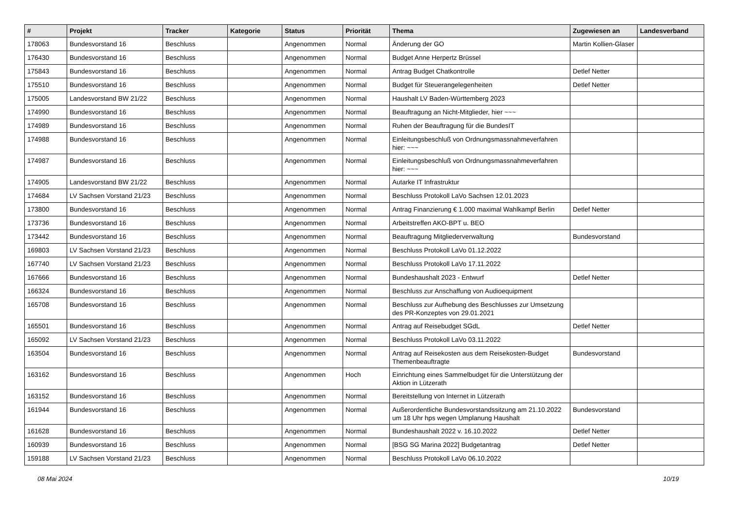| # | Projekt | Tracker | Kategorie | Status | Priorität | Thema | Zugewiesen an | Landesverband |
| --- | --- | --- | --- | --- | --- | --- | --- | --- |
| 178063 | Bundesvorstand 16 | Beschluss | | Angenommen | Normal | Änderung der GO | Martin Kollien-Glaser | |
| 176430 | Bundesvorstand 16 | Beschluss | | Angenommen | Normal | Budget Anne Herpertz Brüssel | | |
| 175843 | Bundesvorstand 16 | Beschluss | | Angenommen | Normal | Antrag Budget Chatkontrolle | Detlef Netter | |
| 175510 | Bundesvorstand 16 | Beschluss | | Angenommen | Normal | Budget für Steuerangelegenheiten | Detlef Netter | |
| 175005 | Landesvorstand BW 21/22 | Beschluss | | Angenommen | Normal | Haushalt LV Baden-Württemberg 2023 | | |
| 174990 | Bundesvorstand 16 | Beschluss | | Angenommen | Normal | Beauftragung an Nicht-Mitglieder, hier ~~~ | | |
| 174989 | Bundesvorstand 16 | Beschluss | | Angenommen | Normal | Ruhen der Beauftragung für die BundesIT | | |
| 174988 | Bundesvorstand 16 | Beschluss | | Angenommen | Normal | Einleitungsbeschluß von Ordnungsmassnahmeverfahren hier: ~~~ | | |
| 174987 | Bundesvorstand 16 | Beschluss | | Angenommen | Normal | Einleitungsbeschluß von Ordnungsmassnahmeverfahren hier: ~~~ | | |
| 174905 | Landesvorstand BW 21/22 | Beschluss | | Angenommen | Normal | Autarke IT Infrastruktur | | |
| 174684 | LV Sachsen Vorstand 21/23 | Beschluss | | Angenommen | Normal | Beschluss Protokoll LaVo Sachsen 12.01.2023 | | |
| 173800 | Bundesvorstand 16 | Beschluss | | Angenommen | Normal | Antrag Finanzierung € 1.000 maximal Wahlkampf Berlin | Detlef Netter | |
| 173736 | Bundesvorstand 16 | Beschluss | | Angenommen | Normal | Arbeitstreffen AKO-BPT u. BEO | | |
| 173442 | Bundesvorstand 16 | Beschluss | | Angenommen | Normal | Beauftragung Mitgliederverwaltung | Bundesvorstand | |
| 169803 | LV Sachsen Vorstand 21/23 | Beschluss | | Angenommen | Normal | Beschluss Protokoll LaVo 01.12.2022 | | |
| 167740 | LV Sachsen Vorstand 21/23 | Beschluss | | Angenommen | Normal | Beschluss Protokoll LaVo 17.11.2022 | | |
| 167666 | Bundesvorstand 16 | Beschluss | | Angenommen | Normal | Bundeshaushalt 2023 - Entwurf | Detlef Netter | |
| 166324 | Bundesvorstand 16 | Beschluss | | Angenommen | Normal | Beschluss zur Anschaffung von Audioequipment | | |
| 165708 | Bundesvorstand 16 | Beschluss | | Angenommen | Normal | Beschluss zur Aufhebung des Beschlusses zur Umsetzung des PR-Konzeptes von 29.01.2021 | | |
| 165501 | Bundesvorstand 16 | Beschluss | | Angenommen | Normal | Antrag auf Reisebudget SGdL | Detlef Netter | |
| 165092 | LV Sachsen Vorstand 21/23 | Beschluss | | Angenommen | Normal | Beschluss Protokoll LaVo 03.11.2022 | | |
| 163504 | Bundesvorstand 16 | Beschluss | | Angenommen | Normal | Antrag auf Reisekosten aus dem Reisekosten-Budget Themenbeauftragte | Bundesvorstand | |
| 163162 | Bundesvorstand 16 | Beschluss | | Angenommen | Hoch | Einrichtung eines Sammelbudget für die Unterstützung der Aktion in Lützerath | | |
| 163152 | Bundesvorstand 16 | Beschluss | | Angenommen | Normal | Bereitstellung von Internet in Lützerath | | |
| 161944 | Bundesvorstand 16 | Beschluss | | Angenommen | Normal | Außerordentliche Bundesvorstandssitzung am 21.10.2022 um 18 Uhr hps wegen Umplanung Haushalt | Bundesvorstand | |
| 161628 | Bundesvorstand 16 | Beschluss | | Angenommen | Normal | Bundeshaushalt 2022 v. 16.10.2022 | Detlef Netter | |
| 160939 | Bundesvorstand 16 | Beschluss | | Angenommen | Normal | [BSG SG Marina 2022] Budgetantrag | Detlef Netter | |
| 159188 | LV Sachsen Vorstand 21/23 | Beschluss | | Angenommen | Normal | Beschluss Protokoll LaVo 06.10.2022 | | |
08 Mai 2024 10/19